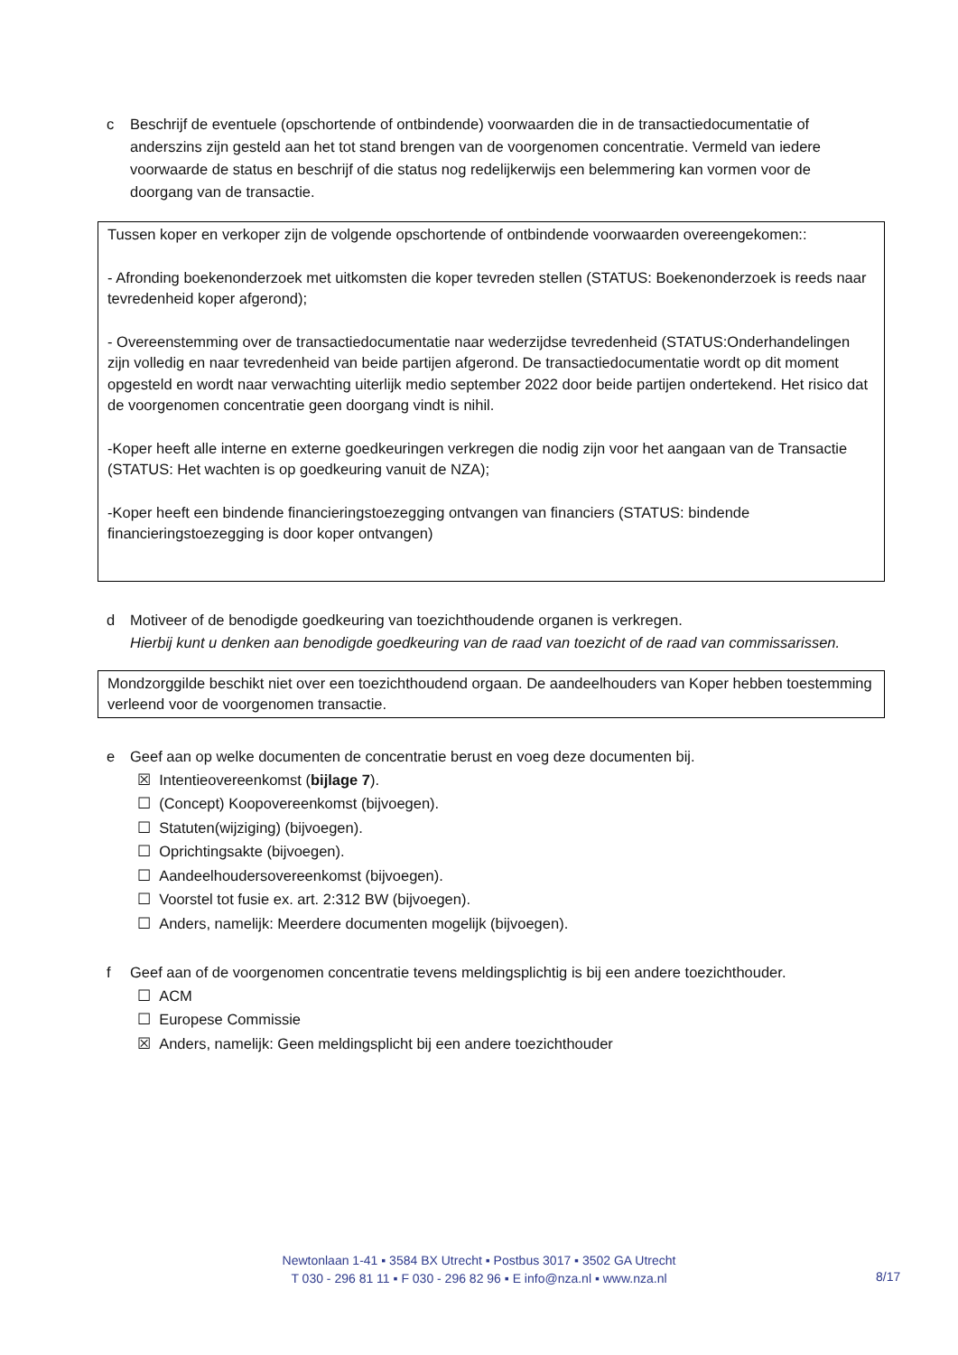c Beschrijf de eventuele (opschortende of ontbindende) voorwaarden die in de transactiedocumentatie of anderszins zijn gesteld aan het tot stand brengen van de voorgenomen concentratie. Vermeld van iedere voorwaarde de status en beschrijf of die status nog redelijkerwijs een belemmering kan vormen voor de doorgang van de transactie.
Tussen koper en verkoper zijn de volgende opschortende of ontbindende voorwaarden overeengekomen::
- Afronding boekenonderzoek met uitkomsten die koper tevreden stellen (STATUS: Boekenonderzoek is reeds naar tevredenheid koper afgerond);
- Overeenstemming over de transactiedocumentatie naar wederzijdse tevredenheid (STATUS:Onderhandelingen zijn volledig en naar tevredenheid van beide partijen afgerond. De transactiedocumentatie wordt op dit moment opgesteld en wordt naar verwachting uiterlijk medio september 2022 door beide partijen ondertekend. Het risico dat de voorgenomen concentratie geen doorgang vindt is nihil.
-Koper heeft alle interne en externe goedkeuringen verkregen die nodig zijn voor het aangaan van de Transactie (STATUS: Het wachten is op goedkeuring vanuit de NZA);
-Koper heeft een bindende financieringstoezegging ontvangen van financiers (STATUS: bindende financieringstoezegging is door koper ontvangen)
d Motiveer of de benodigde goedkeuring van toezichthoudende organen is verkregen.
Hierbij kunt u denken aan benodigde goedkeuring van de raad van toezicht of de raad van commissarissen.
Mondzorggilde beschikt niet over een toezichthoudend orgaan. De aandeelhouders van Koper hebben toestemming verleend voor de voorgenomen transactie.
e Geef aan op welke documenten de concentratie berust en voeg deze documenten bij.
☒ Intentieovereenkomst (bijlage 7).
☐ (Concept) Koopovereenkomst (bijvoegen).
☐ Statuten(wijziging) (bijvoegen).
☐ Oprichtingsakte (bijvoegen).
☐ Aandeelhoudersovereenkomst (bijvoegen).
☐ Voorstel tot fusie ex. art. 2:312 BW (bijvoegen).
☐ Anders, namelijk: Meerdere documenten mogelijk (bijvoegen).
f Geef aan of de voorgenomen concentratie tevens meldingsplichtig is bij een andere toezichthouder.
☐ ACM
☐ Europese Commissie
☒ Anders, namelijk: Geen meldingsplicht bij een andere toezichthouder
Newtonlaan 1-41 ▪ 3584 BX Utrecht ▪ Postbus 3017 ▪ 3502 GA Utrecht
T 030 - 296 81 11 ▪ F 030 - 296 82 96 ▪ E info@nza.nl ▪ www.nza.nl
8/17